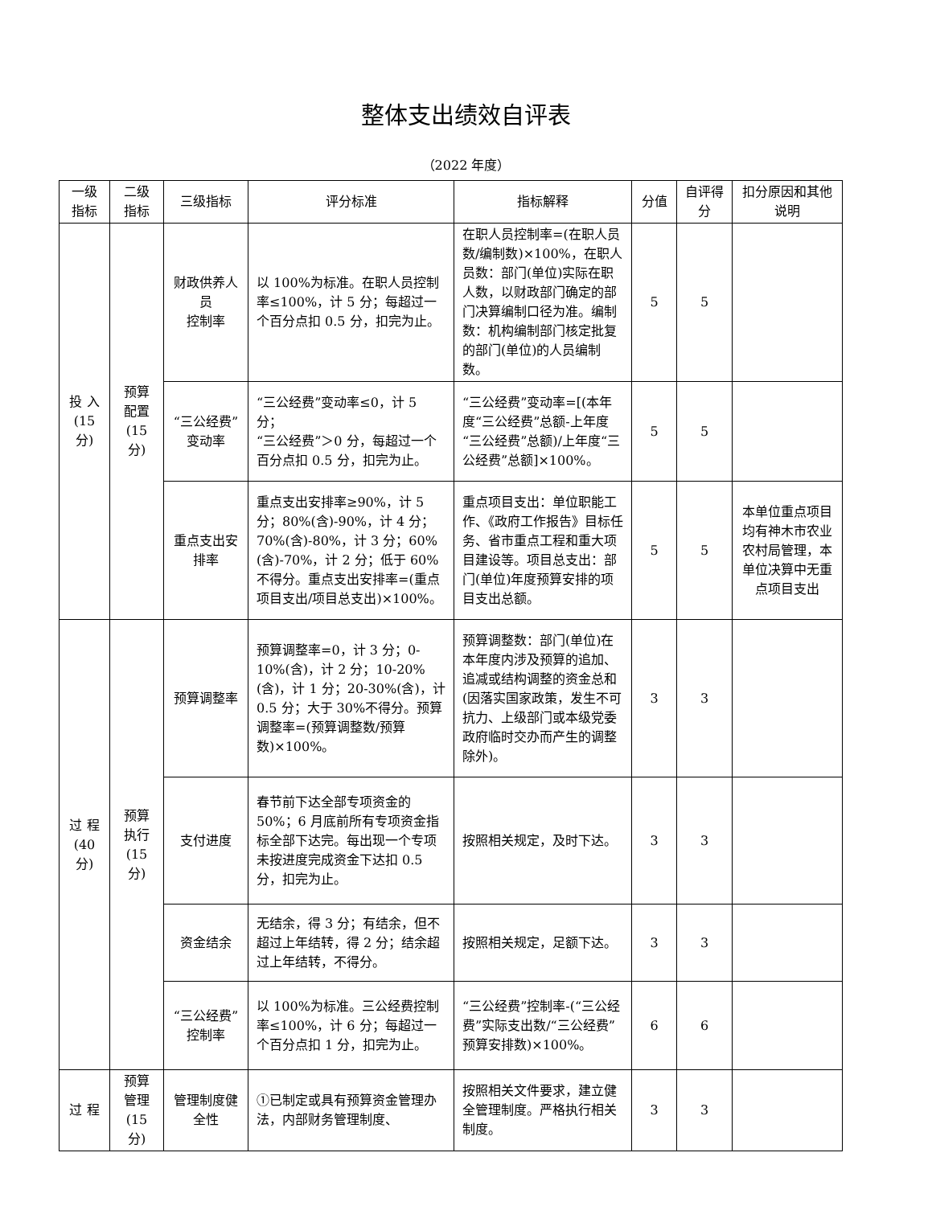整体支出绩效自评表
（2022 年度）
| 一级指标 | 二级指标 | 三级指标 | 评分标准 | 指标解释 | 分值 | 自评得分 | 扣分原因和其他说明 |
| --- | --- | --- | --- | --- | --- | --- | --- |
| 投 入(15 分) | 预算配置(15 分) | 财政供养人员 控制率 | 以 100%为标准。在职人员控制率≤100%，计 5 分；每超过一个百分点扣 0.5 分，扣完为止。 | 在职人员控制率=(在职人员数/编制数)×100%，在职人员数：部门(单位)实际在职人数，以财政部门确定的部门决算编制口径为准。编制数：机构编制部门核定批复的部门(单位)的人员编制数。 | 5 | 5 | |
| | | “三公经费”变动率 | “三公经费”变动率≤0，计 5 分； “三公经费”＞0 分，每超过一个百分点扣 0.5 分，扣完为止。 | “三公经费”变动率=[(本年度“三公经费”总额-上年度“三公经费”总额)/上年度“三公经费”总额]×100%。 | 5 | 5 | |
| | | 重点支出安排率 | 重点支出安排率≥90%，计 5 分；80%(含)-90%，计 4 分；70%(含)-80%，计 3 分；60%(含)-70%，计 2 分；低于 60%不得分。重点支出安排率=(重点项目支出/项目总支出)×100%。 | 重点项目支出：单位职能工作、《政府工作报告》目标任务、省市重点工程和重大项目建设等。项目总支出：部门(单位)年度预算安排的项目支出总额。 | 5 | 5 | 本单位重点项目均有神木市农业农村局管理，本单位决算中无重点项目支出 |
| 过 程(40 分) | 预算执行(15 分) | 预算调整率 | 预算调整率=0，计 3 分；0-10%(含)，计 2 分；10-20%(含)，计 1 分；20-30%(含)，计 0.5 分；大于 30%不得分。预算调整率=(预算调整数/预算数)×100%。 | 预算调整数：部门(单位)在本年度内涉及预算的追加、追减或结构调整的资金总和(因落实国家政策，发生不可抗力、上级部门或本级党委政府临时交办而产生的调整除外)。 | 3 | 3 | |
| | | 支付进度 | 春节前下达全部专项资金的 50%；6 月底前所有专项资金指标全部下达完。每出现一个专项未按进度完成资金下达扣 0.5 分，扣完为止。 | 按照相关规定，及时下达。 | 3 | 3 | |
| | | 资金结余 | 无结余，得 3 分；有结余，但不超过上年结转，得 2 分；结余超过上年结转，不得分。 | 按照相关规定，足额下达。 | 3 | 3 | |
| | | “三公经费” 控制率 | 以 100%为标准。三公经费控制率≤100%，计 6 分；每超过一个百分点扣 1 分，扣完为止。 | “三公经费”控制率-(“三公经费”实际支出数/“三公经费”预算安排数)×100%。 | 6 | 6 | |
| 过 程 | 预算管理(15 分) | 管理制度健全性 | ①已制定或具有预算资金管理办法，内部财务管理制度、 | 按照相关文件要求，建立健全管理制度。严格执行相关制度。 | 3 | 3 | |